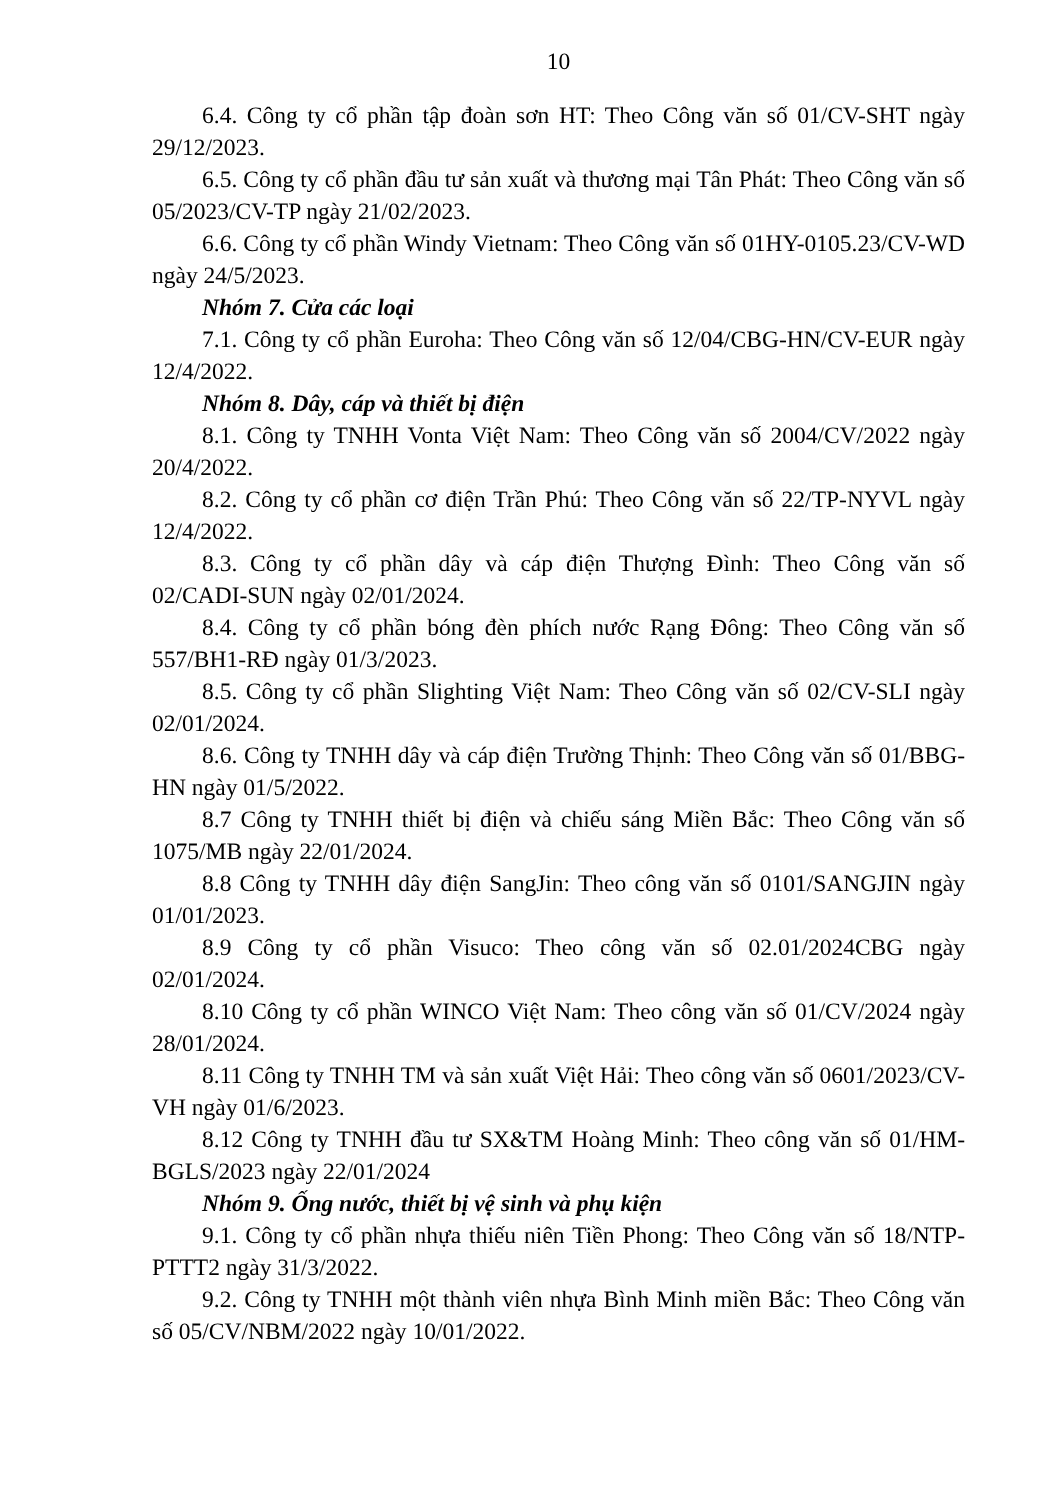10
6.4. Công ty cổ phần tập đoàn sơn HT: Theo Công văn số 01/CV-SHT ngày 29/12/2023.
6.5. Công ty cổ phần đầu tư sản xuất và thương mại Tân Phát: Theo Công văn số 05/2023/CV-TP ngày 21/02/2023.
6.6. Công ty cổ phần Windy Vietnam: Theo Công văn số 01HY-0105.23/CV-WD ngày 24/5/2023.
Nhóm 7. Cửa các loại
7.1. Công ty cổ phần Euroha: Theo Công văn số 12/04/CBG-HN/CV-EUR ngày 12/4/2022.
Nhóm 8. Dây, cáp và thiết bị điện
8.1. Công ty TNHH Vonta Việt Nam: Theo Công văn số 2004/CV/2022 ngày 20/4/2022.
8.2. Công ty cổ phần cơ điện Trần Phú: Theo Công văn số 22/TP-NYVL ngày 12/4/2022.
8.3. Công ty cổ phần dây và cáp điện Thượng Đình: Theo Công văn số 02/CADI-SUN ngày 02/01/2024.
8.4. Công ty cổ phần bóng đèn phích nước Rạng Đông: Theo Công văn số 557/BH1-RĐ ngày 01/3/2023.
8.5. Công ty cổ phần Slighting Việt Nam: Theo Công văn số 02/CV-SLI ngày 02/01/2024.
8.6. Công ty TNHH dây và cáp điện Trường Thịnh: Theo Công văn số 01/BBG-HN ngày 01/5/2022.
8.7 Công ty TNHH thiết bị điện và chiếu sáng Miền Bắc: Theo Công văn số 1075/MB ngày 22/01/2024.
8.8 Công ty TNHH dây điện SangJin: Theo công văn số 0101/SANGJIN ngày 01/01/2023.
8.9 Công ty cổ phần Visuco: Theo công văn số 02.01/2024CBG ngày 02/01/2024.
8.10 Công ty cổ phần WINCO Việt Nam: Theo công văn số 01/CV/2024 ngày 28/01/2024.
8.11 Công ty TNHH TM và sản xuất Việt Hải: Theo công văn số 0601/2023/CV-VH ngày 01/6/2023.
8.12 Công ty TNHH đầu tư SX&TM Hoàng Minh: Theo công văn số 01/HM-BGLS/2023 ngày 22/01/2024
Nhóm 9. Ống nước, thiết bị vệ sinh và phụ kiện
9.1. Công ty cổ phần nhựa thiếu niên Tiền Phong: Theo Công văn số 18/NTP-PTTT2 ngày 31/3/2022.
9.2. Công ty TNHH một thành viên nhựa Bình Minh miền Bắc: Theo Công văn số 05/CV/NBM/2022 ngày 10/01/2022.